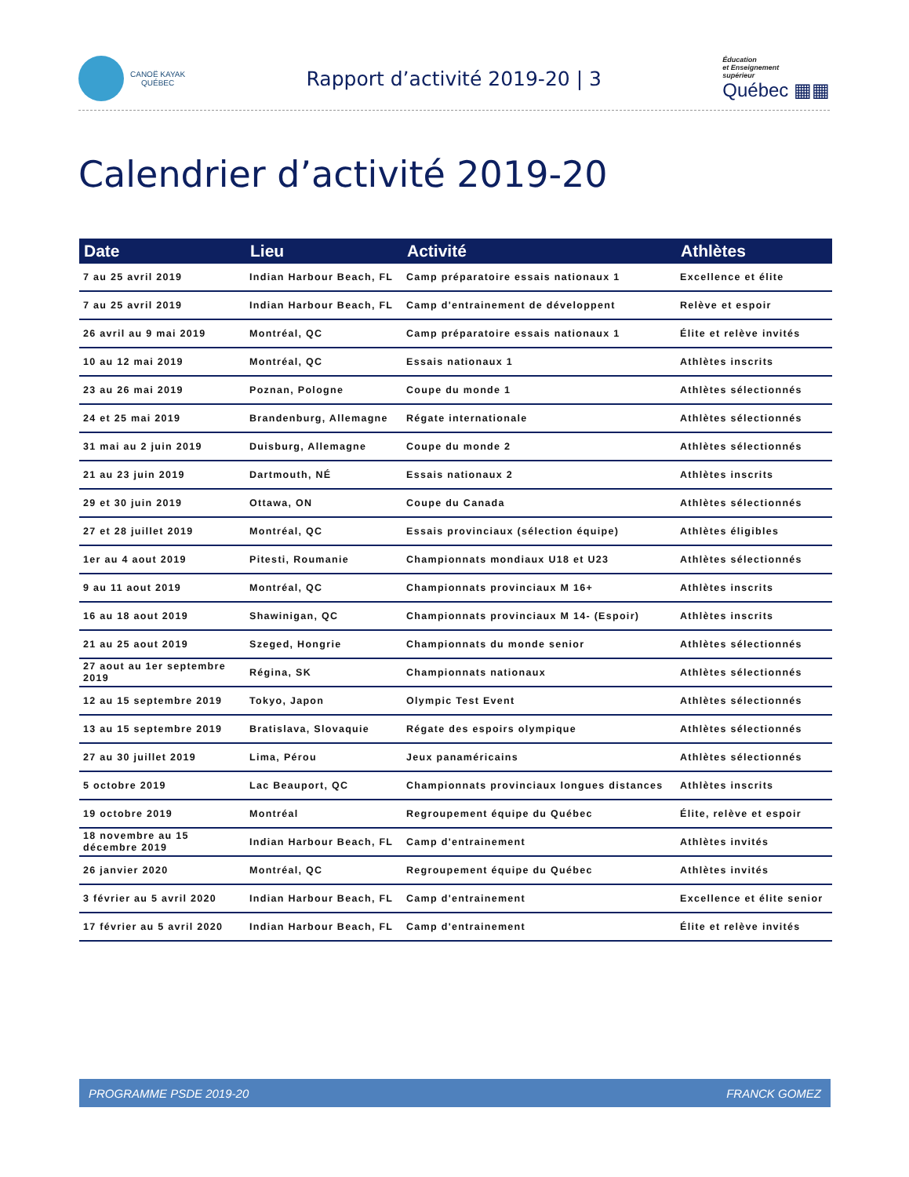CANOË KAYAK
QUÉBEC
Rapport d’activité 2019-20 | 3
Éducation
et Enseignement
supérieur
Québec ▦▦
Calendrier d’activité 2019-20
| Date | Lieu | Activité | Athlètes |
| --- | --- | --- | --- |
| 7 au 25 avril 2019 | Indian Harbour Beach, FL | Camp préparatoire essais nationaux 1 | Excellence et élite |
| 7 au 25 avril 2019 | Indian Harbour Beach, FL | Camp d'entrainement de développent | Relève et espoir |
| 26 avril au 9 mai 2019 | Montréal, QC | Camp préparatoire essais nationaux 1 | Élite et relève invités |
| 10 au 12 mai 2019 | Montréal, QC | Essais nationaux 1 | Athlètes inscrits |
| 23 au 26 mai 2019 | Poznan, Pologne | Coupe du monde 1 | Athlètes sélectionnés |
| 24 et 25 mai 2019 | Brandenburg, Allemagne | Régate internationale | Athlètes sélectionnés |
| 31 mai au 2 juin 2019 | Duisburg, Allemagne | Coupe du monde 2 | Athlètes sélectionnés |
| 21 au 23 juin 2019 | Dartmouth, NÉ | Essais nationaux 2 | Athlètes inscrits |
| 29 et 30 juin 2019 | Ottawa, ON | Coupe du Canada | Athlètes sélectionnés |
| 27 et 28 juillet 2019 | Montréal, QC | Essais provinciaux (sélection équipe) | Athlètes éligibles |
| 1er au 4 aout 2019 | Pitesti, Roumanie | Championnats mondiaux U18 et U23 | Athlètes sélectionnés |
| 9 au 11 aout 2019 | Montréal, QC | Championnats provinciaux M 16+ | Athlètes inscrits |
| 16 au 18 aout 2019 | Shawinigan, QC | Championnats provinciaux M 14- (Espoir) | Athlètes inscrits |
| 21 au 25 aout 2019 | Szeged, Hongrie | Championnats du monde senior | Athlètes sélectionnés |
| 27 aout au 1er septembre 2019 | Régina, SK | Championnats nationaux | Athlètes sélectionnés |
| 12 au 15 septembre 2019 | Tokyo, Japon | Olympic Test Event | Athlètes sélectionnés |
| 13 au 15 septembre 2019 | Bratislava, Slovaquie | Régate des espoirs olympique | Athlètes sélectionnés |
| 27 au 30 juillet 2019 | Lima, Pérou | Jeux panaméricains | Athlètes sélectionnés |
| 5 octobre 2019 | Lac Beauport, QC | Championnats provinciaux longues distances | Athlètes inscrits |
| 19 octobre 2019 | Montréal | Regroupement équipe du Québec | Élite, relève et espoir |
| 18 novembre au 15 décembre 2019 | Indian Harbour Beach, FL | Camp d'entrainement | Athlètes invités |
| 26 janvier 2020 | Montréal, QC | Regroupement équipe du Québec | Athlètes invités |
| 3 février au 5 avril 2020 | Indian Harbour Beach, FL | Camp d'entrainement | Excellence et élite senior |
| 17 février au 5 avril 2020 | Indian Harbour Beach, FL | Camp d'entrainement | Élite et relève invités |
PROGRAMME PSDE 2019-20 FRANCK GOMEZ